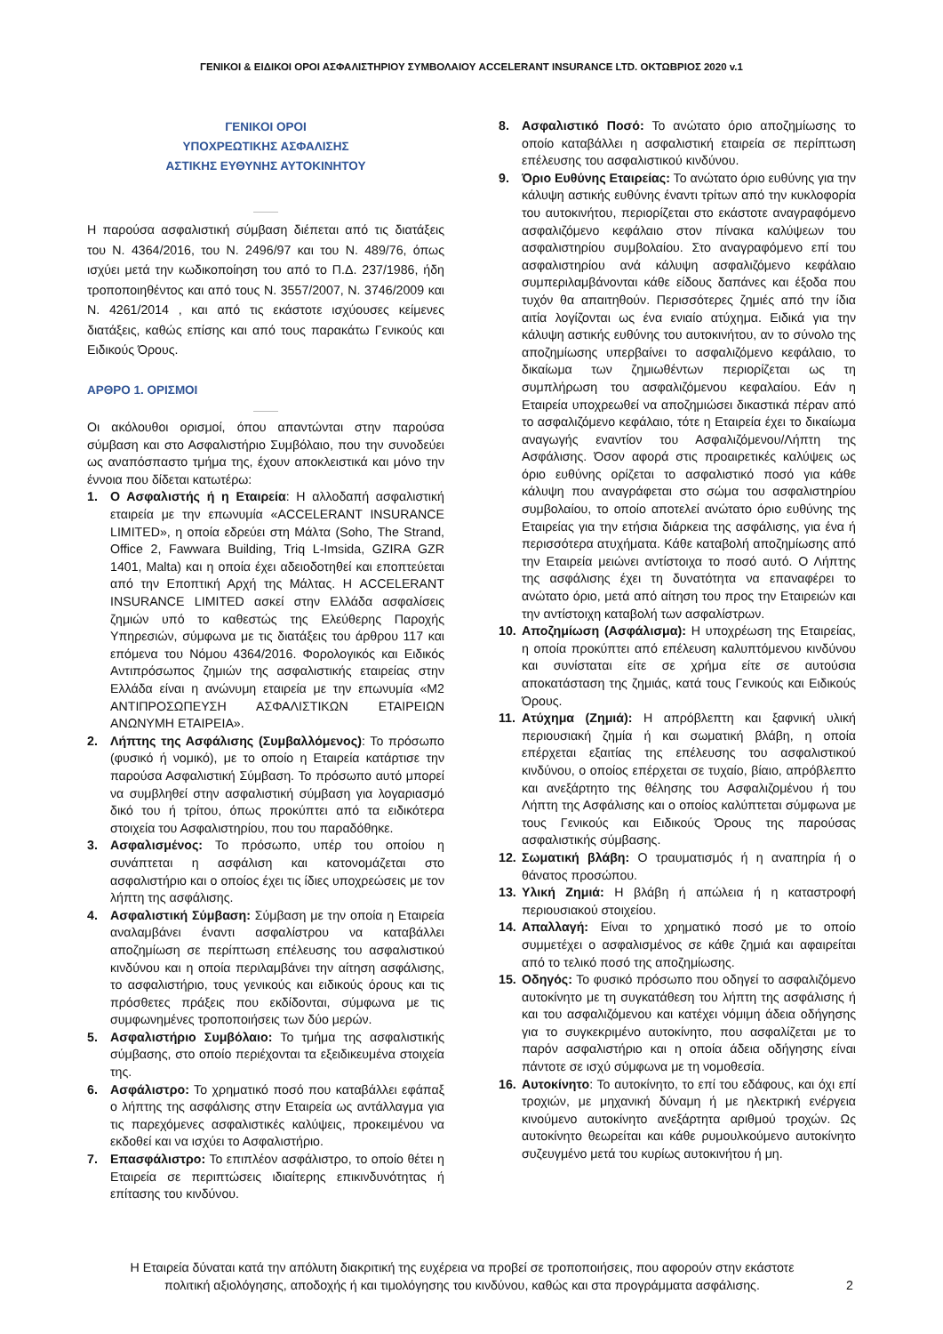ΓΕΝΙΚΟΙ & ΕΙΔΙΚΟΙ ΟΡΟΙ ΑΣΦΑΛΙΣΤΗΡΙΟΥ ΣΥΜΒΟΛΑΙΟΥ ACCELERANT INSURANCE LTD. ΟΚΤΩΒΡΙΟΣ 2020 v.1
ΓΕΝΙΚΟΙ ΟΡΟΙ
ΥΠΟΧΡΕΩΤΙΚΗΣ ΑΣΦΑΛΙΣΗΣ
ΑΣΤΙΚΗΣ ΕΥΘΥΝΗΣ ΑΥΤΟΚΙΝΗΤΟΥ
Η παρούσα ασφαλιστική σύμβαση διέπεται από τις διατάξεις του Ν. 4364/2016, του Ν. 2496/97 και του Ν. 489/76, όπως ισχύει μετά την κωδικοποίηση του από το Π.Δ. 237/1986, ήδη τροποποιηθέντος και από τους Ν. 3557/2007, Ν. 3746/2009 και Ν. 4261/2014 , και από τις εκάστοτε ισχύουσες κείμενες διατάξεις, καθώς επίσης και από τους παρακάτω Γενικούς και Ειδικούς Όρους.
ΑΡΘΡΟ 1. ΟΡΙΣΜΟΙ
Οι ακόλουθοι ορισμοί, όπου απαντώνται στην παρούσα σύμβαση και στο Ασφαλιστήριο Συμβόλαιο, που την συνοδεύει ως αναπόσπαστο τμήμα της, έχουν αποκλειστικά και μόνο την έννοια που δίδεται κατωτέρω:
1. Ο Ασφαλιστής ή η Εταιρεία: Η αλλοδαπή ασφαλιστική εταιρεία με την επωνυμία «ACCELERANT INSURANCE LIMITED», η οποία εδρεύει στη Μάλτα (Soho, The Strand, Office 2, Fawwara Building, Triq L-Imsida, GZIRA GZR 1401, Malta) και η οποία έχει αδειοδοτηθεί και εποπτεύεται από την Εποπτική Αρχή της Μάλτας. Η ACCELERANT INSURANCE LIMITED ασκεί στην Ελλάδα ασφαλίσεις ζημιών υπό το καθεστώς της Ελεύθερης Παροχής Υπηρεσιών, σύμφωνα με τις διατάξεις του άρθρου 117 και επόμενα του Νόμου 4364/2016. Φορολογικός και Ειδικός Αντιπρόσωπος ζημιών της ασφαλιστικής εταιρείας στην Ελλάδα είναι η ανώνυμη εταιρεία με την επωνυμία «Μ2 ΑΝΤΙΠΡΟΣΩΠΕΥΣΗ ΑΣΦΑΛΙΣΤΙΚΩΝ ΕΤΑΙΡΕΙΩΝ ΑΝΩΝΥΜΗ ΕΤΑΙΡΕΙΑ».
2. Λήπτης της Ασφάλισης (Συμβαλλόμενος): Το πρόσωπο (φυσικό ή νομικό), με το οποίο η Εταιρεία κατάρτισε την παρούσα Ασφαλιστική Σύμβαση. Το πρόσωπο αυτό μπορεί να συμβληθεί στην ασφαλιστική σύμβαση για λογαριασμό δικό του ή τρίτου, όπως προκύπτει από τα ειδικότερα στοιχεία του Ασφαλιστηρίου, που του παραδόθηκε.
3. Ασφαλισμένος: Το πρόσωπο, υπέρ του οποίου η συνάπτεται η ασφάλιση και κατονομάζεται στο ασφαλιστήριο και ο οποίος έχει τις ίδιες υποχρεώσεις με τον λήπτη της ασφάλισης.
4. Ασφαλιστική Σύμβαση: Σύμβαση με την οποία η Εταιρεία αναλαμβάνει έναντι ασφαλίστρου να καταβάλλει αποζημίωση σε περίπτωση επέλευσης του ασφαλιστικού κινδύνου και η οποία περιλαμβάνει την αίτηση ασφάλισης, το ασφαλιστήριο, τους γενικούς και ειδικούς όρους και τις πρόσθετες πράξεις που εκδίδονται, σύμφωνα με τις συμφωνημένες τροποποιήσεις των δύο μερών.
5. Ασφαλιστήριο Συμβόλαιο: Το τμήμα της ασφαλιστικής σύμβασης, στο οποίο περιέχονται τα εξειδικευμένα στοιχεία της.
6. Ασφάλιστρο: Το χρηματικό ποσό που καταβάλλει εφάπαξ ο λήπτης της ασφάλισης στην Εταιρεία ως αντάλλαγμα για τις παρεχόμενες ασφαλιστικές καλύψεις, προκειμένου να εκδοθεί και να ισχύει το Ασφαλιστήριο.
7. Επασφάλιστρο: Το επιπλέον ασφάλιστρο, το οποίο θέτει η Εταιρεία σε περιπτώσεις ιδιαίτερης επικινδυνότητας ή επίτασης του κινδύνου.
8. Ασφαλιστικό Ποσό: Το ανώτατο όριο αποζημίωσης το οποίο καταβάλλει η ασφαλιστική εταιρεία σε περίπτωση επέλευσης του ασφαλιστικού κινδύνου.
9. Όριο Ευθύνης Εταιρείας: Το ανώτατο όριο ευθύνης για την κάλυψη αστικής ευθύνης έναντι τρίτων από την κυκλοφορία του αυτοκινήτου, περιορίζεται στο εκάστοτε αναγραφόμενο ασφαλιζόμενο κεφάλαιο στον πίνακα καλύψεων του ασφαλιστηρίου συμβολαίου. Στο αναγραφόμενο επί του ασφαλιστηρίου ανά κάλυψη ασφαλιζόμενο κεφάλαιο συμπεριλαμβάνονται κάθε είδους δαπάνες και έξοδα που τυχόν θα απαιτηθούν. Περισσότερες ζημιές από την ίδια αιτία λογίζονται ως ένα ενιαίο ατύχημα. Ειδικά για την κάλυψη αστικής ευθύνης του αυτοκινήτου, αν το σύνολο της αποζημίωσης υπερβαίνει το ασφαλιζόμενο κεφάλαιο, το δικαίωμα των ζημιωθέντων περιορίζεται ως τη συμπλήρωση του ασφαλιζόμενου κεφαλαίου. Εάν η Εταιρεία υποχρεωθεί να αποζημιώσει δικαστικά πέραν από το ασφαλιζόμενο κεφάλαιο, τότε η Εταιρεία έχει το δικαίωμα αναγωγής εναντίον του Ασφαλιζόμενου/Λήπτη της Ασφάλισης. Όσον αφορά στις προαιρετικές καλύψεις ως όριο ευθύνης ορίζεται το ασφαλιστικό ποσό για κάθε κάλυψη που αναγράφεται στο σώμα του ασφαλιστηρίου συμβολαίου, το οποίο αποτελεί ανώτατο όριο ευθύνης της Εταιρείας για την ετήσια διάρκεια της ασφάλισης, για ένα ή περισσότερα ατυχήματα. Κάθε καταβολή αποζημίωσης από την Εταιρεία μειώνει αντίστοιχα το ποσό αυτό. Ο Λήπτης της ασφάλισης έχει τη δυνατότητα να επαναφέρει το ανώτατο όριο, μετά από αίτηση του προς την Εταιρειών και την αντίστοιχη καταβολή των ασφαλίστρων.
10. Αποζημίωση (Ασφάλισμα): Η υποχρέωση της Εταιρείας, η οποία προκύπτει από επέλευση καλυπτόμενου κινδύνου και συνίσταται είτε σε χρήμα είτε σε αυτούσια αποκατάσταση της ζημιάς, κατά τους Γενικούς και Ειδικούς Όρους.
11. Ατύχημα (Ζημιά): Η απρόβλεπτη και ξαφνική υλική περιουσιακή ζημία ή και σωματική βλάβη, η οποία επέρχεται εξαιτίας της επέλευσης του ασφαλιστικού κινδύνου, ο οποίος επέρχεται σε τυχαίο, βίαιο, απρόβλεπτο και ανεξάρτητο της θέλησης του Ασφαλιζομένου ή του Λήπτη της Ασφάλισης και ο οποίος καλύπτεται σύμφωνα με τους Γενικούς και Ειδικούς Όρους της παρούσας ασφαλιστικής σύμβασης.
12. Σωματική βλάβη: Ο τραυματισμός ή η αναπηρία ή ο θάνατος προσώπου.
13. Υλική Ζημιά: Η βλάβη ή απώλεια ή η καταστροφή περιουσιακού στοιχείου.
14. Απαλλαγή: Είναι το χρηματικό ποσό με το οποίο συμμετέχει ο ασφαλισμένος σε κάθε ζημιά και αφαιρείται από το τελικό ποσό της αποζημίωσης.
15. Οδηγός: Το φυσικό πρόσωπο που οδηγεί το ασφαλιζόμενο αυτοκίνητο με τη συγκατάθεση του λήπτη της ασφάλισης ή και του ασφαλιζόμενου και κατέχει νόμιμη άδεια οδήγησης για το συγκεκριμένο αυτοκίνητο, που ασφαλίζεται με το παρόν ασφαλιστήριο και η οποία άδεια οδήγησης είναι πάντοτε σε ισχύ σύμφωνα με τη νομοθεσία.
16. Αυτοκίνητο: Το αυτοκίνητο, το επί του εδάφους, και όχι επί τροχιών, με μηχανική δύναμη ή με ηλεκτρική ενέργεια κινούμενο αυτοκίνητο ανεξάρτητα αριθμού τροχών. Ως αυτοκίνητο θεωρείται και κάθε ρυμουλκούμενο αυτοκίνητο συζευγμένο μετά του κυρίως αυτοκινήτου ή μη.
Η Εταιρεία δύναται κατά την απόλυτη διακριτική της ευχέρεια να προβεί σε τροποποιήσεις, που αφορούν στην εκάστοτε πολιτική αξιολόγησης, αποδοχής ή και τιμολόγησης του κινδύνου, καθώς και στα προγράμματα ασφάλισης.
2